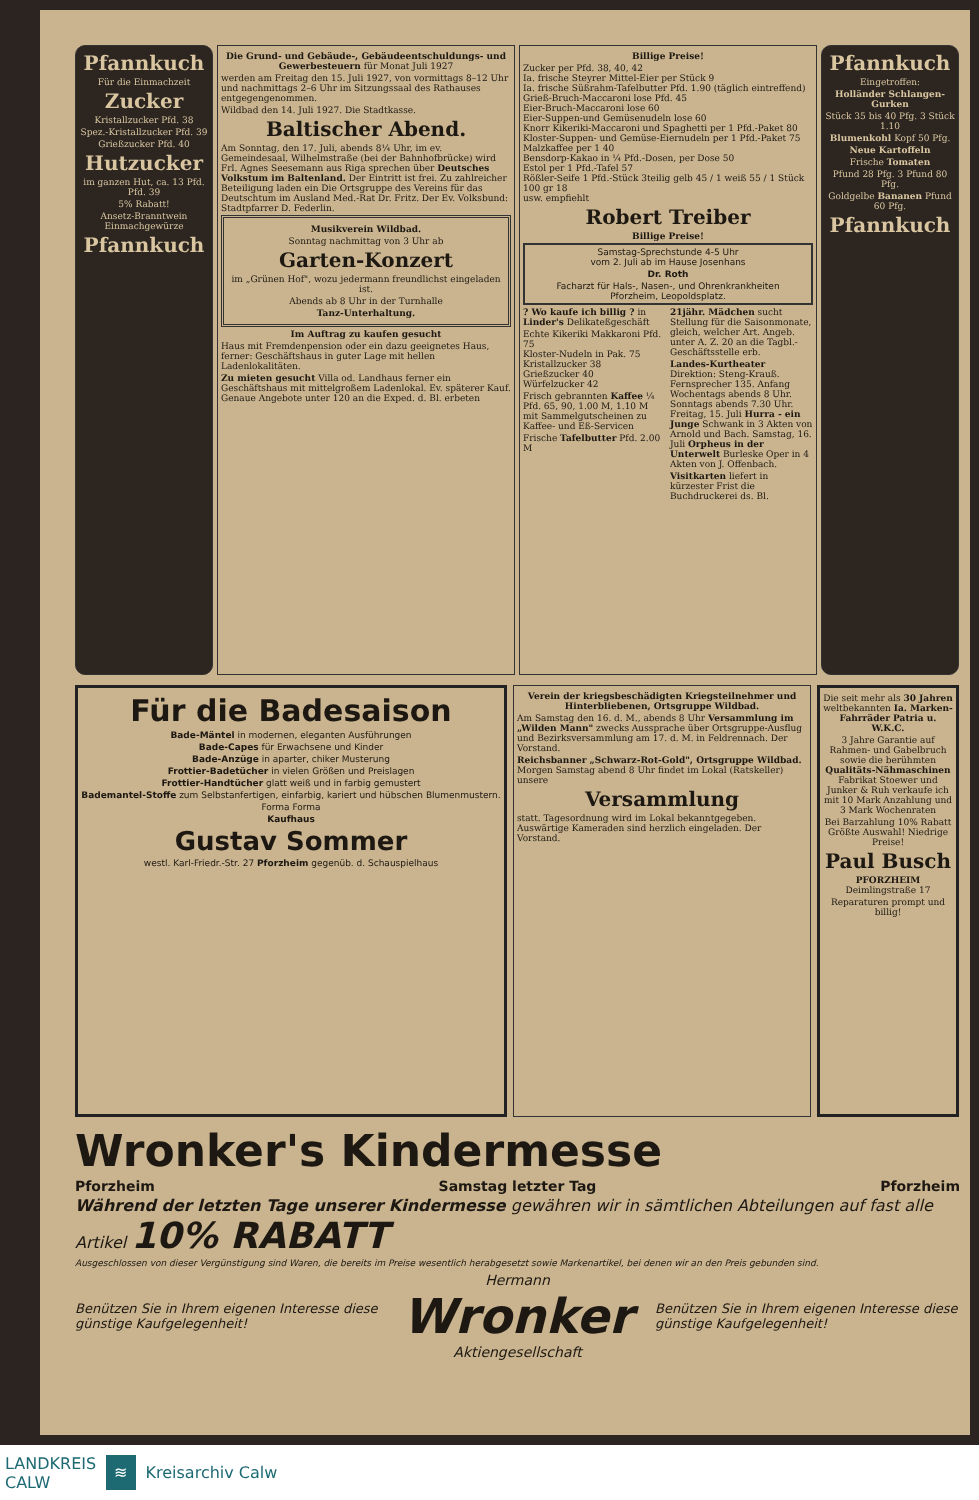Pfannkuch
Für die Einmachzeit
Zucker
Kristallzucker Pfd. 38
Spez.-Kristallzucker Pfd. 39
Grießzucker Pfd. 40
Hutzucker
im ganzen Hut, ca. 13 Pfd. Pfd. 39
5% Rabatt!
Ansetz-Branntwein Einmachgewürze
Pfannkuch
Die Grund- und Gebäude-, Gebäudeentschuldungs- und Gewerbesteuern für Monat Juli 1927
werden am Freitag den 15. Juli 1927, von vormittags 8–12 Uhr und nachmittags 2–6 Uhr im Sitzungssaal des Rathauses entgegengenommen.
Wildbad den 14. Juli 1927. Die Stadtkasse.
Baltischer Abend.
Am Sonntag, den 17. Juli, abends 8¼ Uhr, im ev. Gemeindesaal, Wilhelmstraße (bei der Bahnhofbrücke) wird Frl. Agnes Seesemann aus Riga sprechen über Deutsches Volkstum im Baltenland. Der Eintritt ist frei. Zu zahlreicher Beteiligung laden ein Die Ortsgruppe des Vereins für das Deutschtum im Ausland Med.-Rat Dr. Fritz. Der Ev. Volksbund: Stadtpfarrer D. Federlin.
Musikverein Wildbad.
Sonntag nachmittag von 3 Uhr ab
Garten-Konzert
im „Grünen Hof", wozu jedermann freundlichst eingeladen ist.
Abends ab 8 Uhr in der Turnhalle
Tanz-Unterhaltung.
Im Auftrag zu kaufen gesucht
Haus mit Fremdenpension oder ein dazu geeignetes Haus, ferner: Geschäftshaus in guter Lage mit hellen Ladenlokalitäten.
Zu mieten gesucht Villa od. Landhaus ferner ein Geschäftshaus mit mittelgroßem Ladenlokal. Ev. späterer Kauf. Genaue Angebote unter 120 an die Exped. d. Bl. erbeten
Billige Preise!
Zucker per Pfd. 38, 40, 42
Ia. frische Steyrer Mittel-Eier per Stück 9
Ia. frische Süßrahm-Tafelbutter Pfd. 1.90 (täglich eintreffend)
Grieß-Bruch-Maccaroni lose Pfd. 45
Eier-Bruch-Maccaroni lose 60
Eier-Suppen-und Gemüsenudeln lose 60
Knorr Kikeriki-Maccaroni und Spaghetti per 1 Pfd.-Paket 80
Kloster-Suppen- und Gemüse-Eiernudeln per 1 Pfd.-Paket 75
Malzkaffee per 1 40
Bensdorp-Kakao in ¼ Pfd.-Dosen, per Dose 50
Estol per 1 Pfd.-Tafel 57
Rößler-Seife 1 Pfd.-Stück 3teilig gelb 45 / 1 weiß 55 / 1 Stück 100 gr 18
usw. empfiehlt
Robert Treiber
Billige Preise!
Samstag-Sprechstunde 4-5 Uhr
vom 2. Juli ab im Hause Josenhans
Dr. Roth
Facharzt für Hals-, Nasen-, und Ohrenkrankheiten
Pforzheim, Leopoldsplatz.
? Wo kaufe ich billig ? in Linder's Delikateßgeschäft
Echte Kikeriki Makkaroni Pfd. 75
Kloster-Nudeln in Pak. 75
Kristallzucker 38
Grießzucker 40
Würfelzucker 42
Frisch gebrannten Kaffee ¼ Pfd. 65, 90, 1.00 M, 1.10 M mit Sammelgutscheinen zu Kaffee- und Eß-Servicen
Frische Tafelbutter Pfd. 2.00 M
21jähr. Mädchen sucht Stellung für die Saisonmonate, gleich, welcher Art. Angeb. unter A. Z. 20 an die Tagbl.-Geschäftsstelle erb.
Landes-Kurtheater Direktion: Steng-Krauß. Fernsprecher 135. Anfang Wochentags abends 8 Uhr. Sonntags abends 7.30 Uhr. Freitag, 15. Juli Hurra - ein Junge Schwank in 3 Akten von Arnold und Bach. Samstag, 16. Juli Orpheus in der Unterwelt Burleske Oper in 4 Akten von J. Offenbach.
Visitkarten liefert in kürzester Frist die Buchdruckerei ds. Bl.
Pfannkuch
Eingetroffen:
Holländer Schlangen-Gurken
Stück 35 bis 40 Pfg. 3 Stück 1.10
Blumenkohl Kopf 50 Pfg.
Neue Kartoffeln
Frische Tomaten
Pfund 28 Pfg. 3 Pfund 80 Pfg.
Goldgelbe Bananen Pfund 60 Pfg.
Pfannkuch
Für die Badesaison
Bade-Mäntel in modernen, eleganten Ausführungen
Bade-Capes für Erwachsene und Kinder
Bade-Anzüge in aparter, chiker Musterung
Frottier-Badetücher in vielen Größen und Preislagen
Frottier-Handtücher glatt weiß und in farbig gemustert
Bademantel-Stoffe zum Selbstanfertigen, einfarbig, kariert und hübschen Blumenmustern.
Forma Forma
Kaufhaus
Gustav Sommer
westl. Karl-Friedr.-Str. 27 Pforzheim gegenüb. d. Schauspielhaus
Verein der kriegsbeschädigten Kriegsteilnehmer und Hinterbliebenen, Ortsgruppe Wildbad.
Am Samstag den 16. d. M., abends 8 Uhr Versammlung im „Wilden Mann" zwecks Aussprache über Ortsgruppe-Ausflug und Bezirksversammlung am 17. d. M. in Feldrennach. Der Vorstand.
Reichsbanner „Schwarz-Rot-Gold", Ortsgruppe Wildbad. Morgen Samstag abend 8 Uhr findet im Lokal (Ratskeller) unsere
Versammlung
statt. Tagesordnung wird im Lokal bekanntgegeben. Auswärtige Kameraden sind herzlich eingeladen. Der Vorstand.
Die seit mehr als 30 Jahren weltbekannten Ia. Marken-Fahrräder Patria u. W.K.C.
3 Jahre Garantie auf Rahmen- und Gabelbruch sowie die berühmten Qualitäts-Nähmaschinen Fabrikat Stoewer und Junker & Ruh verkaufe ich mit 10 Mark Anzahlung und 3 Mark Wochenraten
Bei Barzahlung 10% Rabatt Größte Auswahl! Niedrige Preise!
Paul Busch
PFORZHEIM Deimlingstraße 17
Reparaturen prompt und billig!
Wronker's Kindermesse
Pforzheim Samstag letzter Tag Pforzheim
Während der letzten Tage unserer Kindermesse gewähren wir in sämtlichen Abteilungen auf fast alle Artikel 10% RABATT
Ausgeschlossen von dieser Vergünstigung sind Waren, die bereits im Preise wesentlich herabgesetzt sowie Markenartikel, bei denen wir an den Preis gebunden sind.
Benützen Sie in Ihrem eigenen Interesse diese günstige Kaufgelegenheit!
Hermann Wronker Aktiengesellschaft
Benützen Sie in Ihrem eigenen Interesse diese günstige Kaufgelegenheit!
LANDKREIS
CALW ≋ Kreisarchiv Calw